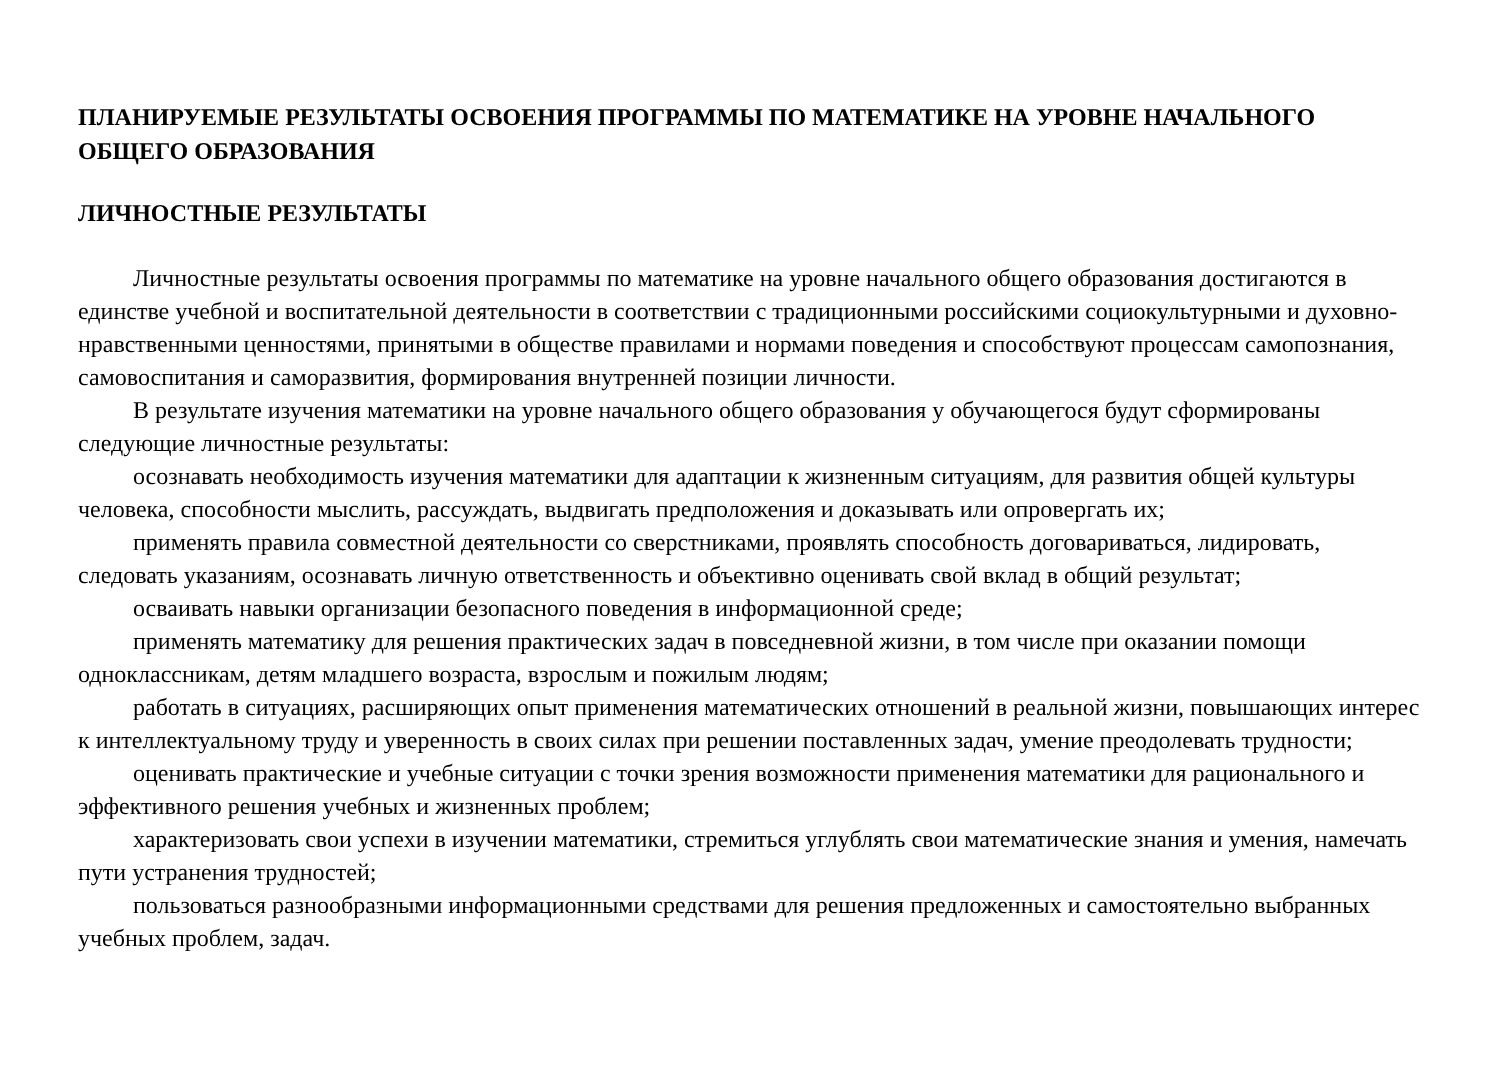ПЛАНИРУЕМЫЕ РЕЗУЛЬТАТЫ ОСВОЕНИЯ ПРОГРАММЫ ПО МАТЕМАТИКЕ НА УРОВНЕ НАЧАЛЬНОГО ОБЩЕГО ОБРАЗОВАНИЯ
ЛИЧНОСТНЫЕ РЕЗУЛЬТАТЫ
Личностные результаты освоения программы по математике на уровне начального общего образования достигаются в единстве учебной и воспитательной деятельности в соответствии с традиционными российскими социокультурными и духовно-нравственными ценностями, принятыми в обществе правилами и нормами поведения и способствуют процессам самопознания, самовоспитания и саморазвития, формирования внутренней позиции личности.
В результате изучения математики на уровне начального общего образования у обучающегося будут сформированы следующие личностные результаты:
осознавать необходимость изучения математики для адаптации к жизненным ситуациям, для развития общей культуры человека, способности мыслить, рассуждать, выдвигать предположения и доказывать или опровергать их;
применять правила совместной деятельности со сверстниками, проявлять способность договариваться, лидировать, следовать указаниям, осознавать личную ответственность и объективно оценивать свой вклад в общий результат;
осваивать навыки организации безопасного поведения в информационной среде;
применять математику для решения практических задач в повседневной жизни, в том числе при оказании помощи одноклассникам, детям младшего возраста, взрослым и пожилым людям;
работать в ситуациях, расширяющих опыт применения математических отношений в реальной жизни, повышающих интерес к интеллектуальному труду и уверенность в своих силах при решении поставленных задач, умение преодолевать трудности;
оценивать практические и учебные ситуации с точки зрения возможности применения математики для рационального и эффективного решения учебных и жизненных проблем;
характеризовать свои успехи в изучении математики, стремиться углублять свои математические знания и умения, намечать пути устранения трудностей;
пользоваться разнообразными информационными средствами для решения предложенных и самостоятельно выбранных учебных проблем, задач.